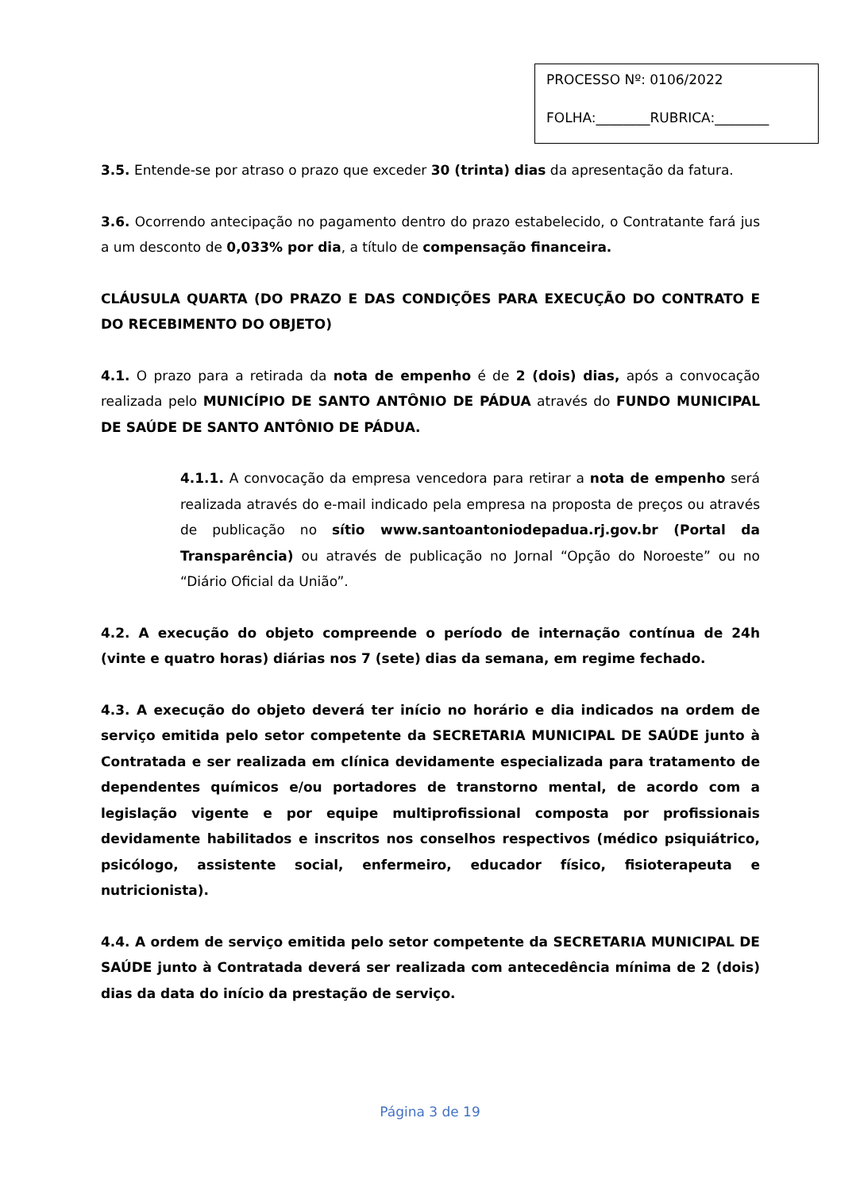PROCESSO Nº: 0106/2022
FOLHA:________RUBRICA:________
3.5. Entende-se por atraso o prazo que exceder 30 (trinta) dias da apresentação da fatura.
3.6. Ocorrendo antecipação no pagamento dentro do prazo estabelecido, o Contratante fará jus a um desconto de 0,033% por dia, a título de compensação financeira.
CLÁUSULA QUARTA (DO PRAZO E DAS CONDIÇÕES PARA EXECUÇÃO DO CONTRATO E DO RECEBIMENTO DO OBJETO)
4.1. O prazo para a retirada da nota de empenho é de 2 (dois) dias, após a convocação realizada pelo MUNICÍPIO DE SANTO ANTÔNIO DE PÁDUA através do FUNDO MUNICIPAL DE SAÚDE DE SANTO ANTÔNIO DE PÁDUA.
4.1.1. A convocação da empresa vencedora para retirar a nota de empenho será realizada através do e-mail indicado pela empresa na proposta de preços ou através de publicação no sítio www.santoantoniodepadua.rj.gov.br (Portal da Transparência) ou através de publicação no Jornal “Opção do Noroeste” ou no “Diário Oficial da União”.
4.2. A execução do objeto compreende o período de internação contínua de 24h (vinte e quatro horas) diárias nos 7 (sete) dias da semana, em regime fechado.
4.3. A execução do objeto deverá ter início no horário e dia indicados na ordem de serviço emitida pelo setor competente da SECRETARIA MUNICIPAL DE SAÚDE junto à Contratada e ser realizada em clínica devidamente especializada para tratamento de dependentes químicos e/ou portadores de transtorno mental, de acordo com a legislação vigente e por equipe multiprofissional composta por profissionais devidamente habilitados e inscritos nos conselhos respectivos (médico psiquiátrico, psicólogo, assistente social, enfermeiro, educador físico, fisioterapeuta e nutricionista).
4.4. A ordem de serviço emitida pelo setor competente da SECRETARIA MUNICIPAL DE SAÚDE junto à Contratada deverá ser realizada com antecedência mínima de 2 (dois) dias da data do início da prestação de serviço.
Página 3 de 19